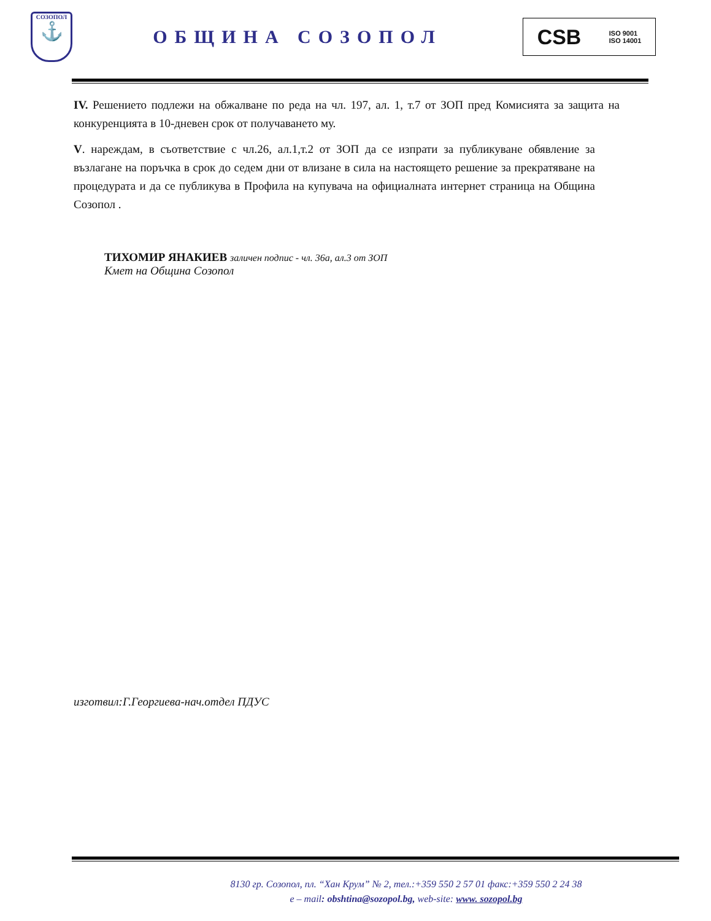СОЗОПОЛ
⚓
ОБЩИНА СОЗОПОЛ
CSB ISO 9001
ISO 14001
IV. Решението подлежи на обжалване по реда на чл. 197, ал. 1, т.7 от ЗОП пред Комисията за защита на конкуренцията в 10-дневен срок от получаването му.
V. нареждам, в съответствие с чл.26, ал.1,т.2 от ЗОП да се изпрати за публикуване обявление за възлагане на поръчка в срок до седем дни от влизане в сила на настоящето решение за прекратяване на процедурата и да се публикува в Профила на купувача на официалната интернет страница на Община Созопол .
ТИХОМИР ЯНАКИЕВ заличен подпис - чл. 36а, ал.3 от ЗОП
Кмет на Община Созопол
изготвил:Г.Георгиева-нач.отдел ПДУС
8130 гр. Созопол, пл. “Хан Крум” № 2, тел.:+359 550 2 57 01 факс:+359 550 2 24 38
e – mail: obshtina@sozopol.bg, web-site: www. sozopol.bg